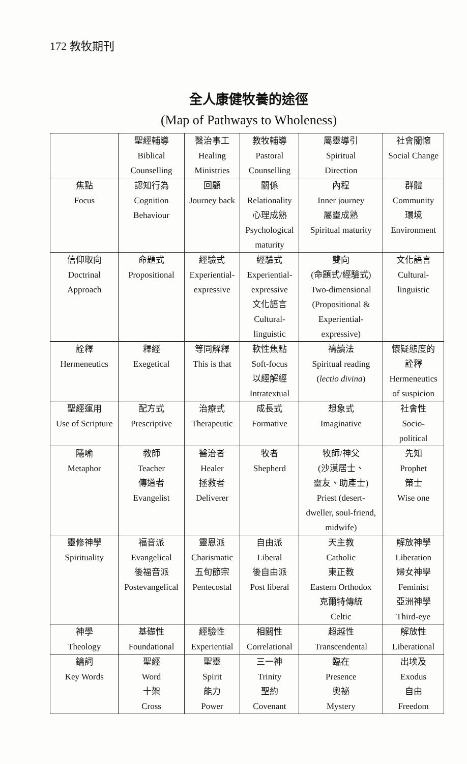172 教牧期刊
全人康健牧養的途徑
(Map of Pathways to Wholeness)
| | 聖經輔導 Biblical Counselling | 醫治事工 Healing Ministries | 教牧輔導 Pastoral Counselling | 屬靈導引 Spiritual Direction | 社會關懷 Social Change |
| --- | --- | --- | --- | --- | --- |
| 焦點 Focus | 認知行為 Cognition Behaviour | 回顧 Journey back | 關係 Relationality 心理成熟 Psychological maturity | 內程 Inner journey 屬靈成熟 Spiritual maturity | 群體 Community 環境 Environment |
| 信仰取向 Doctrinal Approach | 命題式 Propositional | 經驗式 Experiential- expressive | 經驗式 Experiential- expressive 文化語言 Cultural- linguistic | 雙向 (命題式/經驗式) Two-dimensional (Propositional & Experiential- expressive) | 文化語言 Cultural- linguistic |
| 詮釋 Hermeneutics | 釋經 Exegetical | 等同解釋 This is that | 軟性焦點 Soft-focus 以經解經 Intratextual | 禱讀法 Spiritual reading ( lectio divina ) | 懷疑態度的 詮釋 Hermeneutics of suspicion |
| 聖經運用 Use of Scripture | 配方式 Prescriptive | 治療式 Therapeutic | 成長式 Formative | 想象式 Imaginative | 社會性 Socio- political |
| 隱喻 Metaphor | 教師 Teacher 傳道者 Evangelist | 醫治者 Healer 拯救者 Deliverer | 牧者 Shepherd | 牧師/神父 (沙漠居士、 靈友、助產士) Priest (desert- dweller, soul-friend, midwife) | 先知 Prophet 策士 Wise one |
| 靈修神學 Spirituality | 福音派 Evangelical 後福音派 Postevangelical | 靈恩派 Charismatic 五旬節宗 Pentecostal | 自由派 Liberal 後自由派 Post liberal | 天主教 Catholic 東正教 Eastern Orthodox 克爾特傳統 Celtic | 解放神學 Liberation 婦女神學 Feminist 亞洲神學 Third-eye |
| 神學 Theology | 基礎性 Foundational | 經驗性 Experiential | 相關性 Correlational | 超越性 Transcendental | 解放性 Liberational |
| 鑰詞 Key Words | 聖經 Word 十架 Cross | 聖靈 Spirit 能力 Power | 三一神 Trinity 聖約 Covenant | 臨在 Presence 奧祕 Mystery | 出埃及 Exodus 自由 Freedom |